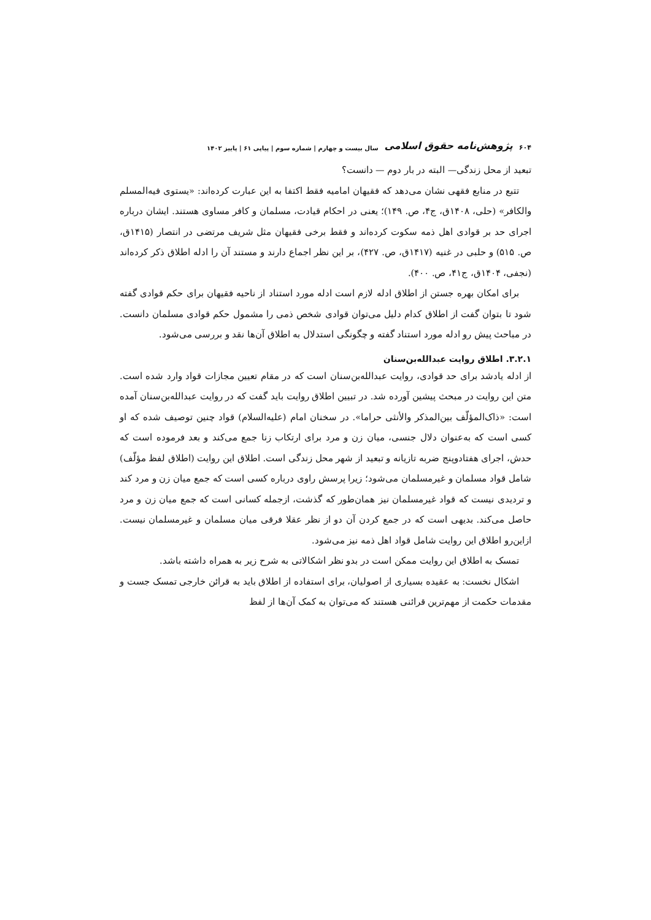۶۰۴ پژوهش‌نامه حقوق اسلامی سال بیست و چهارم | شماره سوم | پیاپی ۶۱ | پاییز ۱۴۰۲
تبعید از محل زندگی— البته در بار دوم — دانست؟
تتبع در منابع فقهی نشان می‌دهد که فقیهان امامیه فقط اکتفا به این عبارت کرده‌اند: «یستوی فیه‌المسلم والکافر» (حلی، ۱۴۰۸ق، ج۴، ص. ۱۴۹)؛ یعنی در احکام قیادت، مسلمان و کافر مساوی هستند. ایشان درباره اجرای حد بر قوادی اهل ذمه سکوت کرده‌اند و فقط برخی فقیهان مثل شریف مرتضی در انتصار (۱۴۱۵ق، ص. ۵۱۵) و حلبی در غنیه (۱۴۱۷ق، ص. ۴۲۷)، بر این نظر اجماع دارند و مستند آن را ادله اطلاق ذکر کرده‌اند (نجفی، ۱۴۰۴ق، ج۴۱، ص. ۴۰۰).
برای امکان بهره جستن از اطلاق ادله لازم است ادله مورد استناد از ناحیه فقیهان برای حکم قوادی گفته شود تا بتوان گفت از اطلاق کدام دلیل می‌توان قوادی شخص ذمی را مشمول حکم قوادی مسلمان دانست. در مباحث پیش رو ادله مورد استناد گفته و چگونگی استدلال به اطلاق آن‌ها نقد و بررسی می‌شود.
۳.۲.۱. اطلاق روایت عبدالله‌بن‌سنان
از ادله یادشد برای حد قوادی، روایت عبدالله‌بن‌سنان است که در مقام تعیین مجازات قواد وارد شده است. متن این روایت در مبحث پیشین آورده شد. در تبیین اطلاق روایت باید گفت که در روایت عبدالله‌بن‌سنان آمده است: «ذاک‌المؤلّف بین‌المذکر والأنثی حراما». در سخنان امام (علیه‌السلام) قواد چنین توصیف شده که او کسی است که به‌عنوان دلال جنسی، میان زن و مرد برای ارتکاب زنا جمع می‌کند و بعد فرموده است که حدش، اجرای هفتادوپنج ضربه تازیانه و تبعید از شهر محل زندگی است. اطلاق این روایت (اطلاق لفظ مؤلّف) شامل قواد مسلمان و غیرمسلمان می‌شود؛ زیرا پرسش راوی درباره کسی است که جمع میان زن و مرد کند و تردیدی نیست که قواد غیرمسلمان نیز همان‌طور که گذشت، ازجمله کسانی است که جمع میان زن و مرد حاصل می‌کند. بدیهی است که در جمع کردن آن دو از نظر عقلا فرقی میان مسلمان و غیرمسلمان نیست. ازاین‌رو اطلاق این روایت شامل قواد اهل ذمه نیز می‌شود.
تمسک به اطلاق این روایت ممکن است در بدو نظر اشکالاتی به شرح زیر به همراه داشته باشد.
اشکال نخست: به عقیده بسیاری از اصولیان، برای استفاده از اطلاق باید به قرائن خارجی تمسک جست و مقدمات حکمت از مهم‌ترین قرائنی هستند که می‌توان به کمک آن‌ها از لفظ